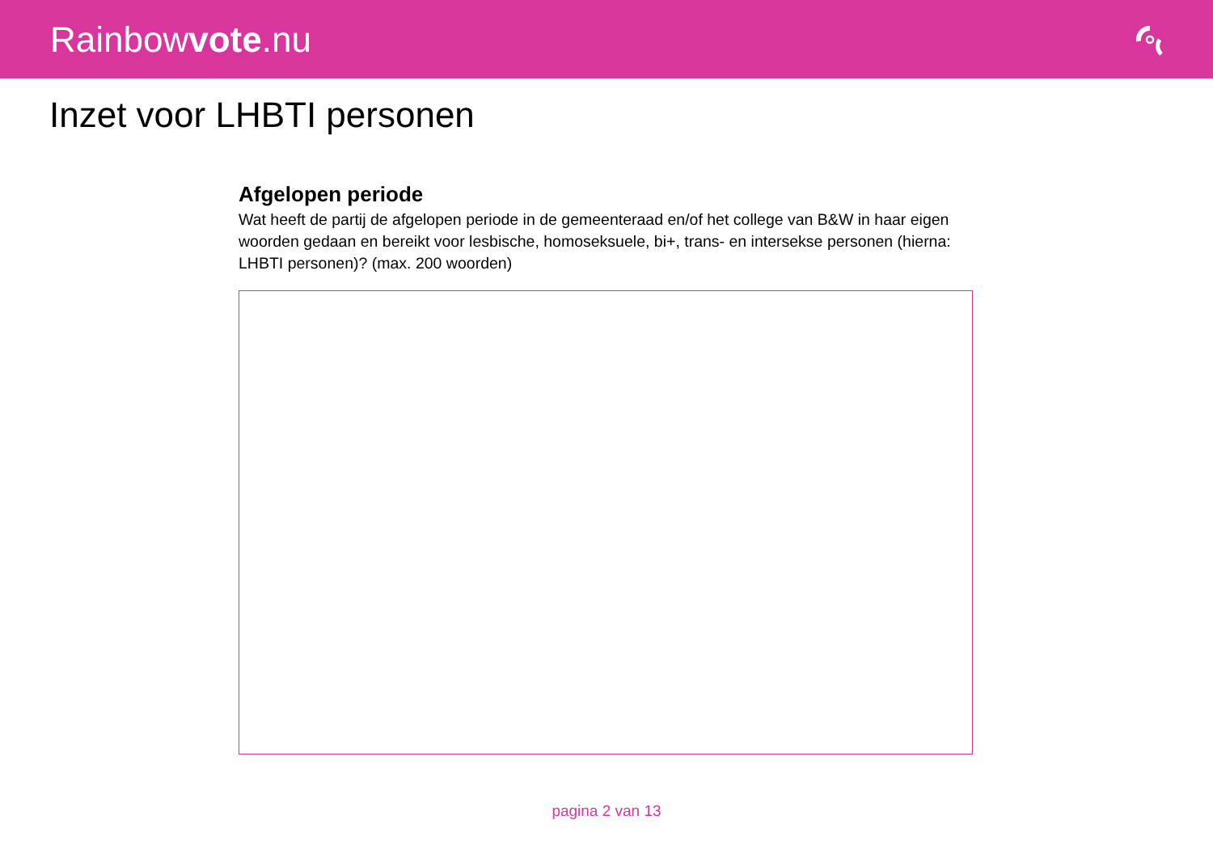Rainbowvote.nu
Inzet voor LHBTI personen
Afgelopen periode
Wat heeft de partij de afgelopen periode in de gemeenteraad en/of het college van B&W in haar eigen woorden gedaan en bereikt voor lesbische, homoseksuele, bi+, trans- en intersekse personen (hierna: LHBTI personen)? (max. 200 woorden)
pagina 2 van 13